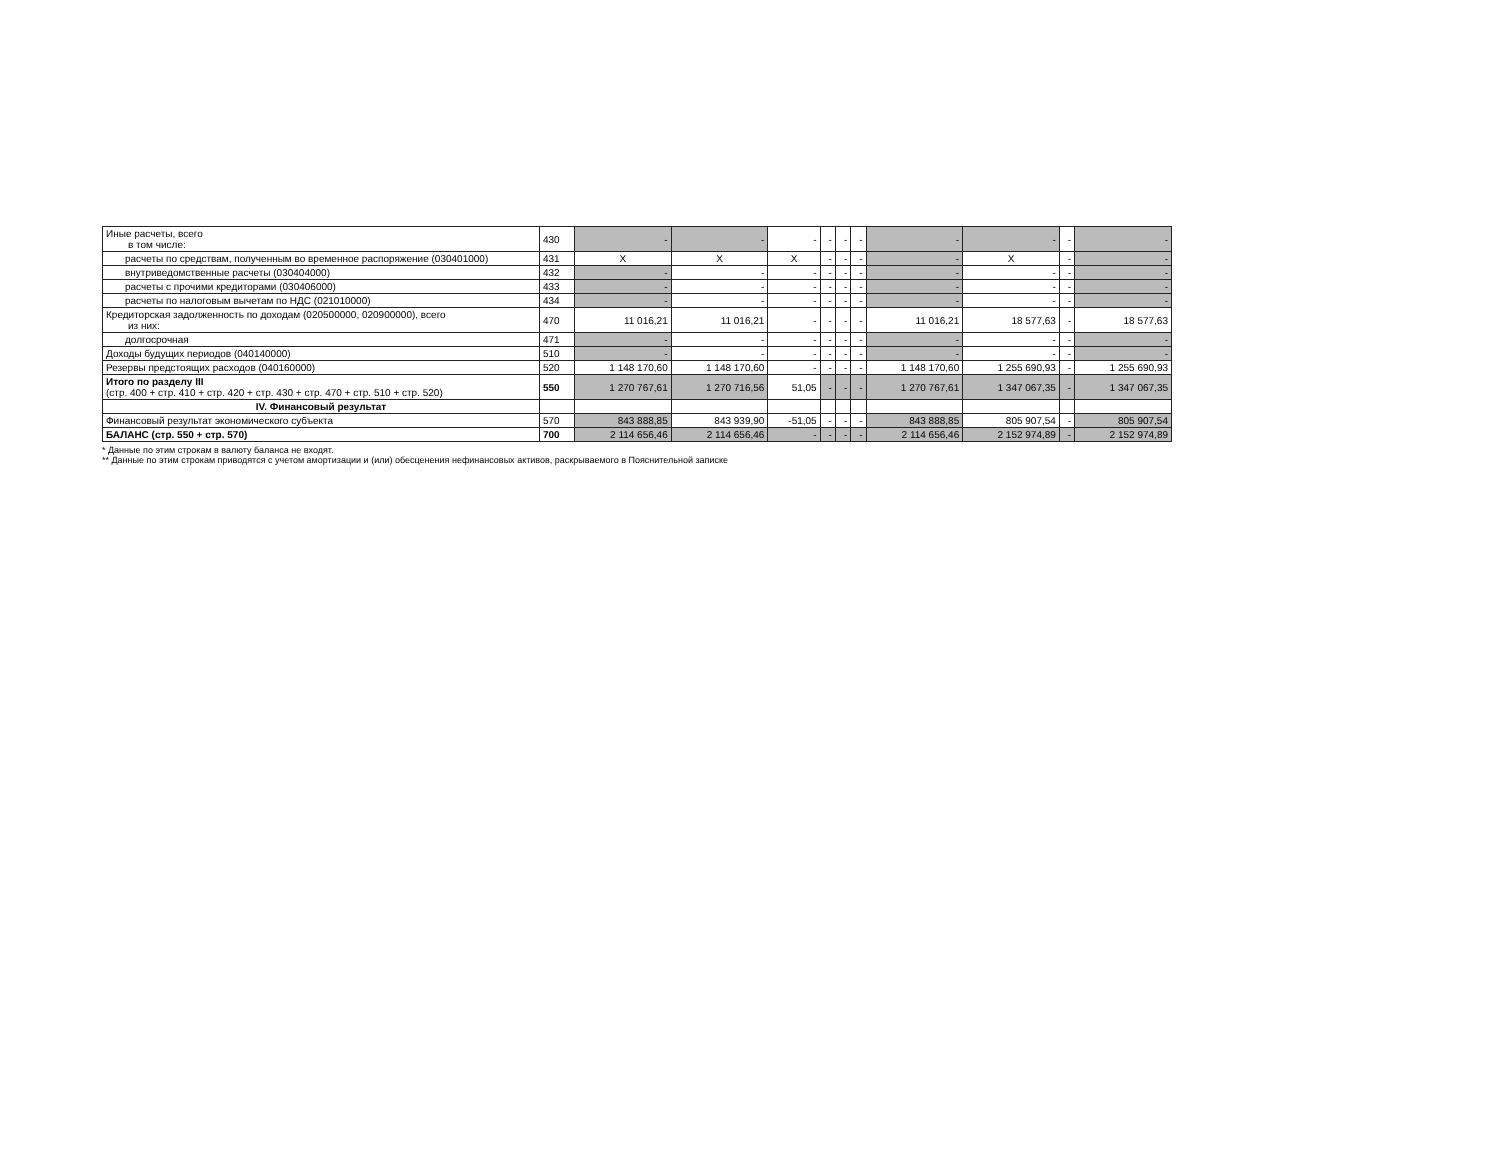| Иные расчеты, всего в том числе: | 430 | - | - | - | - | - | - | - | - | - | - |
| расчеты по средствам, полученным во временное распоряжение (030401000) | 431 | X | X | X | - | - | - | - | X | - | - |
| внутриведомственные расчеты (030404000) | 432 | - | - | - | - | - | - | - | - | - | - |
| расчеты с прочими кредиторами (030406000) | 433 | - | - | - | - | - | - | - | - | - | - |
| расчеты по налоговым вычетам по НДС (021010000) | 434 | - | - | - | - | - | - | - | - | - | - |
| Кредиторская задолженность по доходам (020500000, 020900000), всего из них: | 470 | 11 016,21 | 11 016,21 | - | - | - | - | 11 016,21 | 18 577,63 | - | 18 577,63 |
| долгосрочная | 471 | - | - | - | - | - | - | - | - | - | - |
| Доходы будущих периодов (040140000) | 510 | - | - | - | - | - | - | - | - | - | - |
| Резервы предстоящих расходов (040160000) | 520 | 1 148 170,60 | 1 148 170,60 | - | - | - | - | 1 148 170,60 | 1 255 690,93 | - | 1 255 690,93 |
| Итого по разделу III (стр. 400 + стр. 410 + стр. 420 + стр. 430 + стр. 470 + стр. 510 + стр. 520) | 550 | 1 270 767,61 | 1 270 716,56 | 51,05 | - | - | - | 1 270 767,61 | 1 347 067,35 | - | 1 347 067,35 |
| IV. Финансовый результат | | | | | | | | | | | |
| Финансовый результат экономического субъекта | 570 | 843 888,85 | 843 939,90 | -51,05 | - | - | - | 843 888,85 | 805 907,54 | - | 805 907,54 |
| БАЛАНС (стр. 550 + стр. 570) | 700 | 2 114 656,46 | 2 114 656,46 | - | - | - | - | 2 114 656,46 | 2 152 974,89 | - | 2 152 974,89 |
* Данные по этим строкам в валюту баланса не входят.
** Данные по этим строкам приводятся с учетом амортизации и (или) обесценения нефинансовых активов, раскрываемого в Пояснительной записке